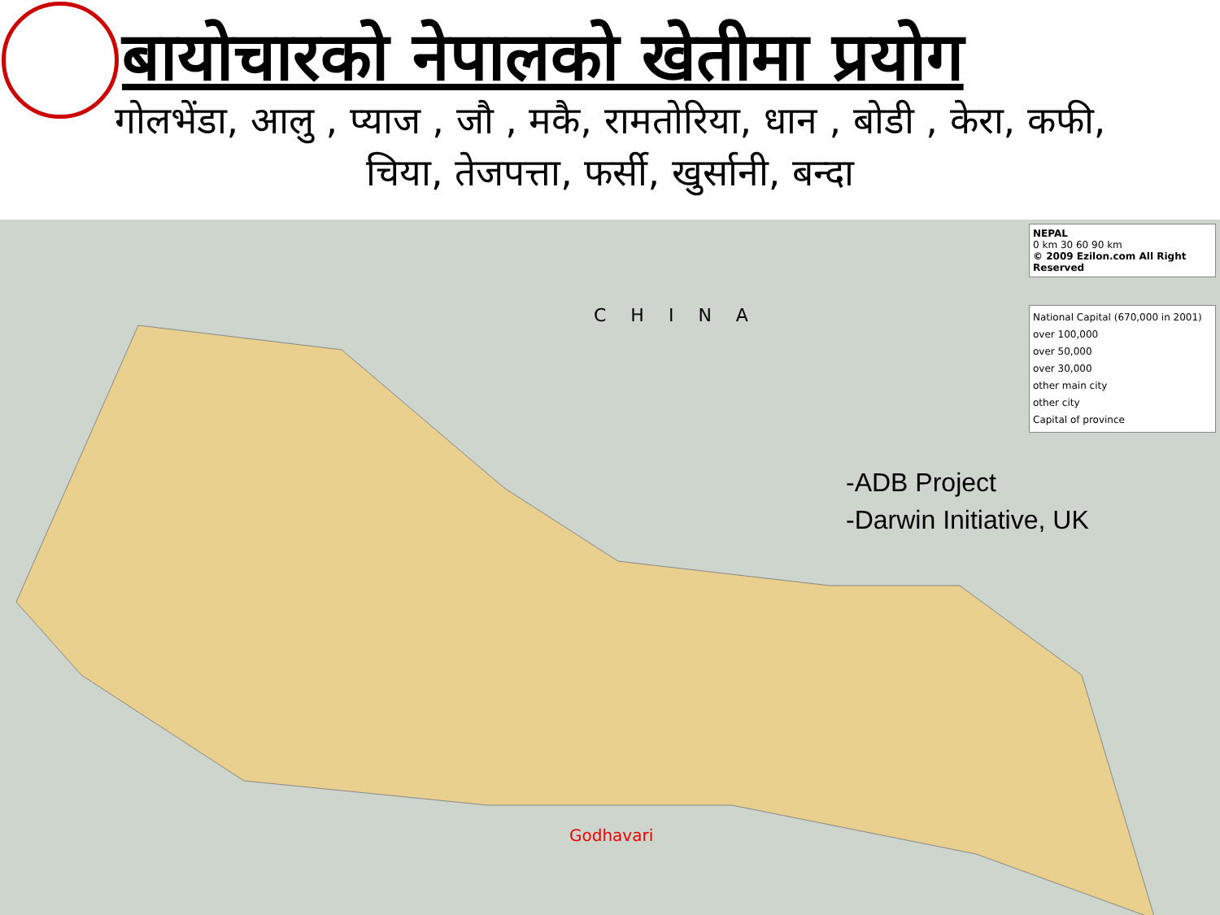बायोचारको नेपालको खेतीमा प्रयोग
गोलभेंडा, आलु , प्याज , जौ , मकै, रामतोरिया, धान , बोडी , केरा, कफी,
चिया, तेजपत्ता, फर्सी, खुर्सानी, बन्दा
CHINA
NEPAL
0 km 30 60 90 km
© 2009 Ezilon.com All Right Reserved
National Capital (670,000 in 2001)
over 100,000
over 50,000
over 30,000
other main city
other city
Capital of province
-ADB Project
-Darwin Initiative, UK
Godhavari